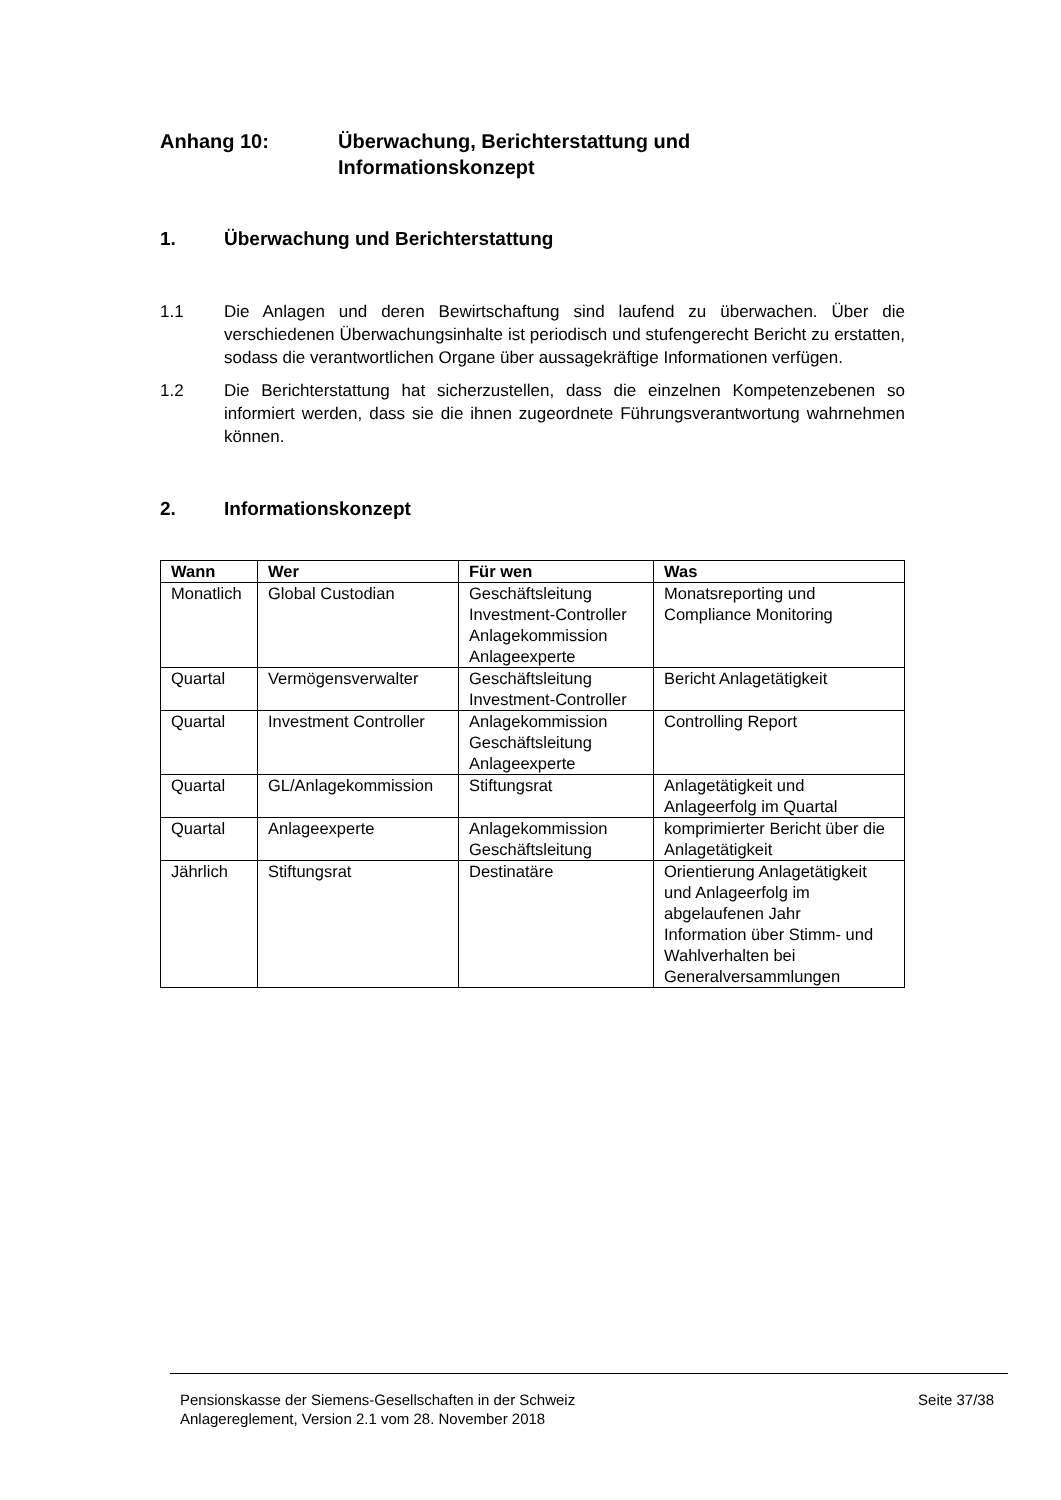Anhang 10: Überwachung, Berichterstattung und
Informationskonzept
1. Überwachung und Berichterstattung
1.1 Die Anlagen und deren Bewirtschaftung sind laufend zu überwachen. Über die verschiedenen Überwachungsinhalte ist periodisch und stufengerecht Bericht zu erstatten, sodass die verantwortlichen Organe über aussagekräftige Informationen verfügen.
1.2 Die Berichterstattung hat sicherzustellen, dass die einzelnen Kompetenzebenen so informiert werden, dass sie die ihnen zugeordnete Führungsverantwortung wahrnehmen können.
2. Informationskonzept
| Wann | Wer | Für wen | Was |
| --- | --- | --- | --- |
| Monatlich | Global Custodian | Geschäftsleitung Investment-Controller Anlagekommission Anlageexperte | Monatsreporting und Compliance Monitoring |
| Quartal | Vermögensverwalter | Geschäftsleitung Investment-Controller | Bericht Anlagetätigkeit |
| Quartal | Investment Controller | Anlagekommission Geschäftsleitung Anlageexperte | Controlling Report |
| Quartal | GL/Anlagekommission | Stiftungsrat | Anlagetätigkeit und Anlageerfolg im Quartal |
| Quartal | Anlageexperte | Anlagekommission Geschäftsleitung | komprimierter Bericht über die Anlagetätigkeit |
| Jährlich | Stiftungsrat | Destinatäre | Orientierung Anlagetätigkeit und Anlageerfolg im abgelaufenen Jahr Information über Stimm- und Wahlverhalten bei Generalversammlungen |
Pensionskasse der Siemens-Gesellschaften in der Schweiz
Anlagereglement, Version 2.1 vom 28. November 2018
Seite 37/38